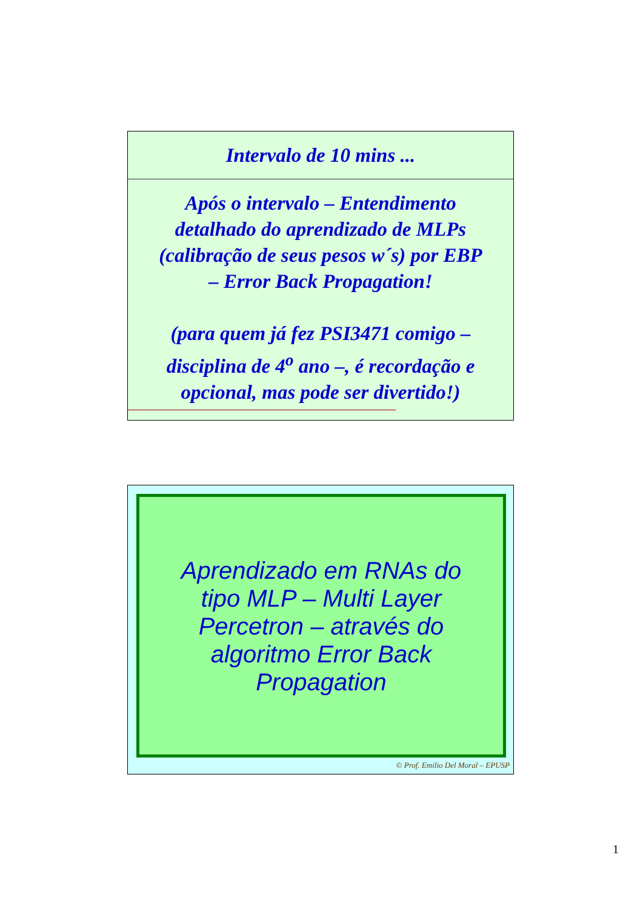Intervalo de 10 mins ...
Após o intervalo – Entendimento
detalhado do aprendizado de MLPs
(calibração de seus pesos w´s) por EBP
– Error Back Propagation!
(para quem já fez PSI3471 comigo –
disciplina de 4<sup>o</sup> ano –, é recordação e
opcional, mas pode ser divertido!)
Aprendizado em RNAs do
tipo MLP – Multi Layer
Percetron – através do
algoritmo Error Back
Propagation
© Prof. Emilio Del Moral – EPUSP
1